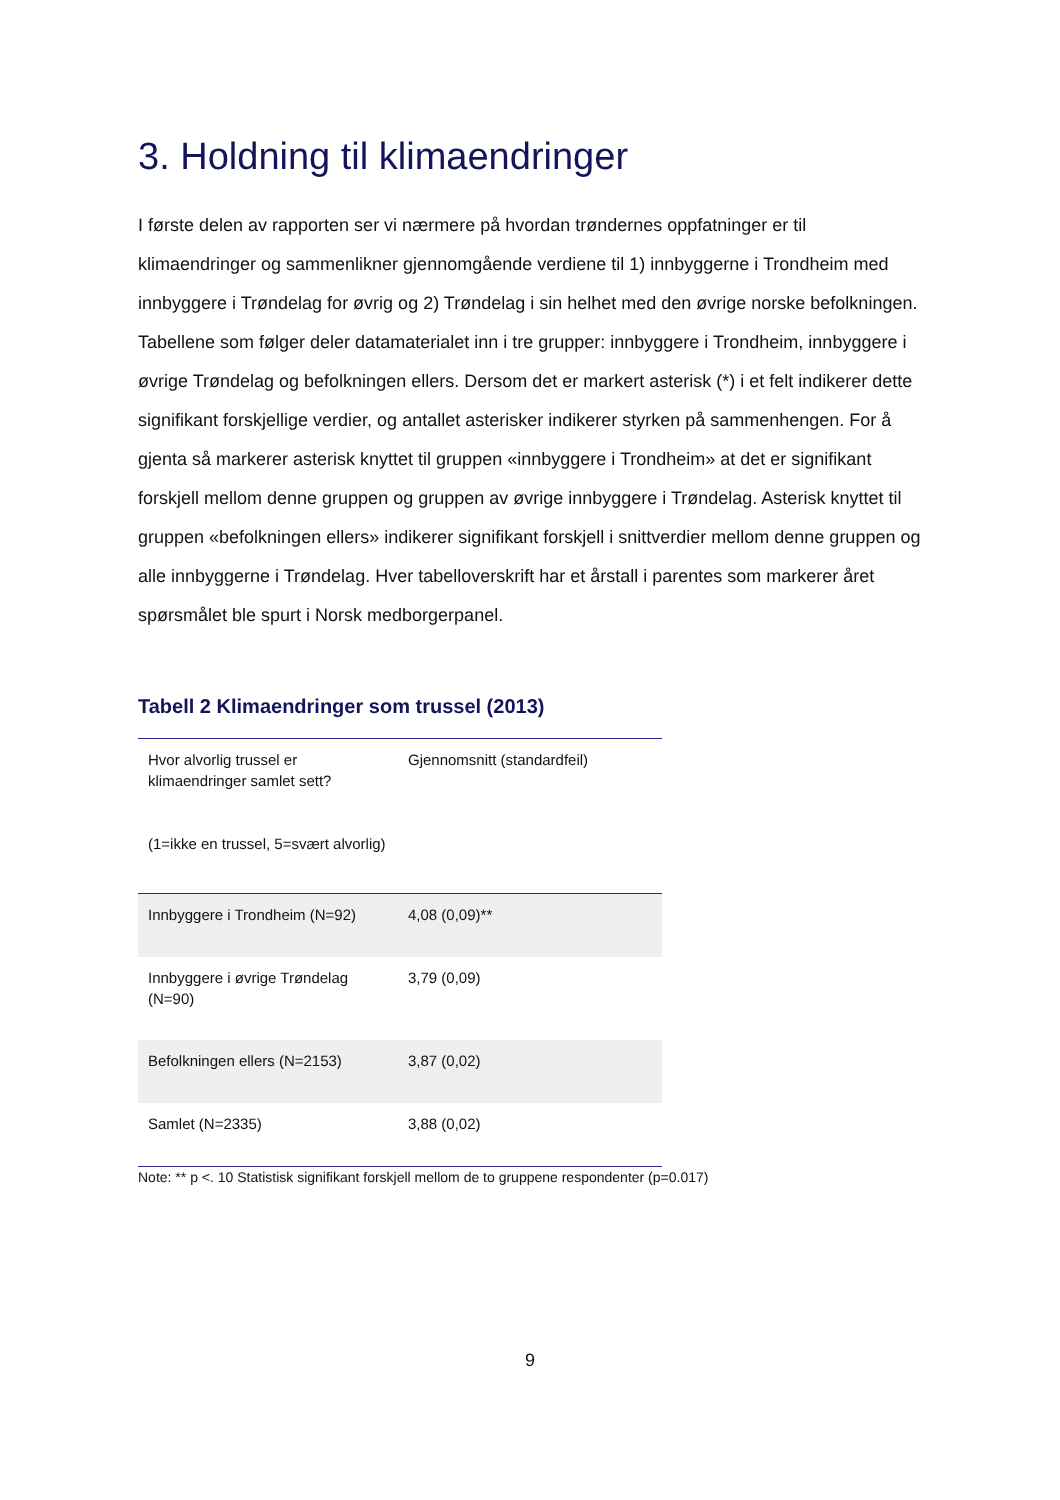3. Holdning til klimaendringer
I første delen av rapporten ser vi nærmere på hvordan trøndernes oppfatninger er til klimaendringer og sammenlikner gjennomgående verdiene til 1) innbyggerne i Trondheim med innbyggere i Trøndelag for øvrig og 2) Trøndelag i sin helhet med den øvrige norske befolkningen. Tabellene som følger deler datamaterialet inn i tre grupper: innbyggere i Trondheim, innbyggere i øvrige Trøndelag og befolkningen ellers. Dersom det er markert asterisk (*) i et felt indikerer dette signifikant forskjellige verdier, og antallet asterisker indikerer styrken på sammenhengen. For å gjenta så markerer asterisk knyttet til gruppen «innbyggere i Trondheim» at det er signifikant forskjell mellom denne gruppen og gruppen av øvrige innbyggere i Trøndelag. Asterisk knyttet til gruppen «befolkningen ellers» indikerer signifikant forskjell i snittverdier mellom denne gruppen og alle innbyggerne i Trøndelag. Hver tabelloverskrift har et årstall i parentes som markerer året spørsmålet ble spurt i Norsk medborgerpanel.
Tabell 2 Klimaendringer som trussel (2013)
| Hvor alvorlig trussel er klimaendringer samlet sett? (1=ikke en trussel, 5=svært alvorlig) | Gjennomsnitt (standardfeil) |
| Innbyggere i Trondheim (N=92) | 4,08 (0,09)** |
| Innbyggere i øvrige Trøndelag (N=90) | 3,79 (0,09) |
| Befolkningen ellers (N=2153) | 3,87 (0,02) |
| Samlet (N=2335) | 3,88 (0,02) |
Note: ** p <. 10 Statistisk signifikant forskjell mellom de to gruppene respondenter (p=0.017)
9